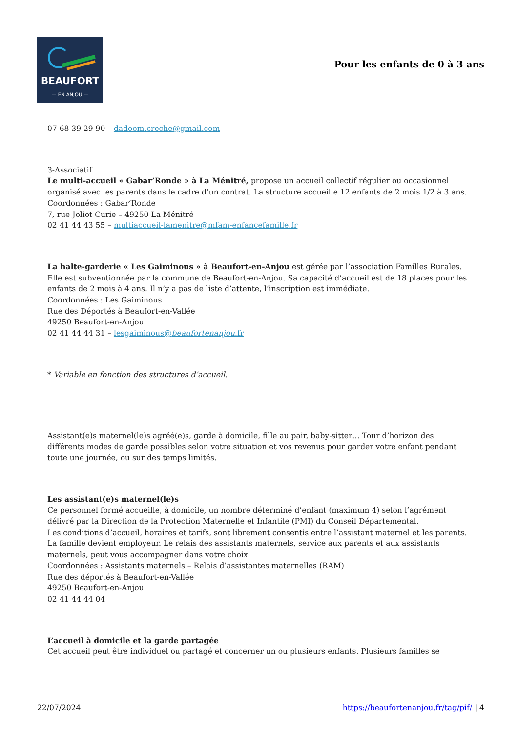BEAUFORT
— EN ANJOU —
Pour les enfants de 0 à 3 ans
07 68 39 29 90 – dadoom.creche@gmail.com
3-Associatif
Le multi-accueil « Gabar’Ronde » à La Ménitré, propose un accueil collectif régulier ou occasionnel organisé avec les parents dans le cadre d’un contrat. La structure accueille 12 enfants de 2 mois 1/2 à 3 ans.
Coordonnées : Gabar’Ronde
7, rue Joliot Curie – 49250 La Ménitré
02 41 44 43 55 – multiaccueil-lamenitre@mfam-enfancefamille.fr
La halte-garderie « Les Gaiminous » à Beaufort-en-Anjou est gérée par l’association Familles Rurales. Elle est subventionnée par la commune de Beaufort-en-Anjou. Sa capacité d’accueil est de 18 places pour les enfants de 2 mois à 4 ans. Il n’y a pas de liste d’attente, l’inscription est immédiate.
Coordonnées : Les Gaiminous
Rue des Déportés à Beaufort-en-Vallée
49250 Beaufort-en-Anjou
02 41 44 44 31 – lesgaiminous@beaufortenanjou.fr
* Variable en fonction des structures d’accueil.
Assistant(e)s maternel(le)s agréé(e)s, garde à domicile, fille au pair, baby-sitter… Tour d’horizon des différents modes de garde possibles selon votre situation et vos revenus pour garder votre enfant pendant toute une journée, ou sur des temps limités.
Les assistant(e)s maternel(le)s
Ce personnel formé accueille, à domicile, un nombre déterminé d’enfant (maximum 4) selon l’agrément délivré par la Direction de la Protection Maternelle et Infantile (PMI) du Conseil Départemental.
Les conditions d’accueil, horaires et tarifs, sont librement consentis entre l’assistant maternel et les parents. La famille devient employeur. Le relais des assistants maternels, service aux parents et aux assistants maternels, peut vous accompagner dans votre choix.
Coordonnées : Assistants maternels – Relais d’assistantes maternelles (RAM)
Rue des déportés à Beaufort-en-Vallée
49250 Beaufort-en-Anjou
02 41 44 44 04
L’accueil à domicile et la garde partagée
Cet accueil peut être individuel ou partagé et concerner un ou plusieurs enfants. Plusieurs familles se
22/07/2024 https://beaufortenanjou.fr/tag/pif/ | 4